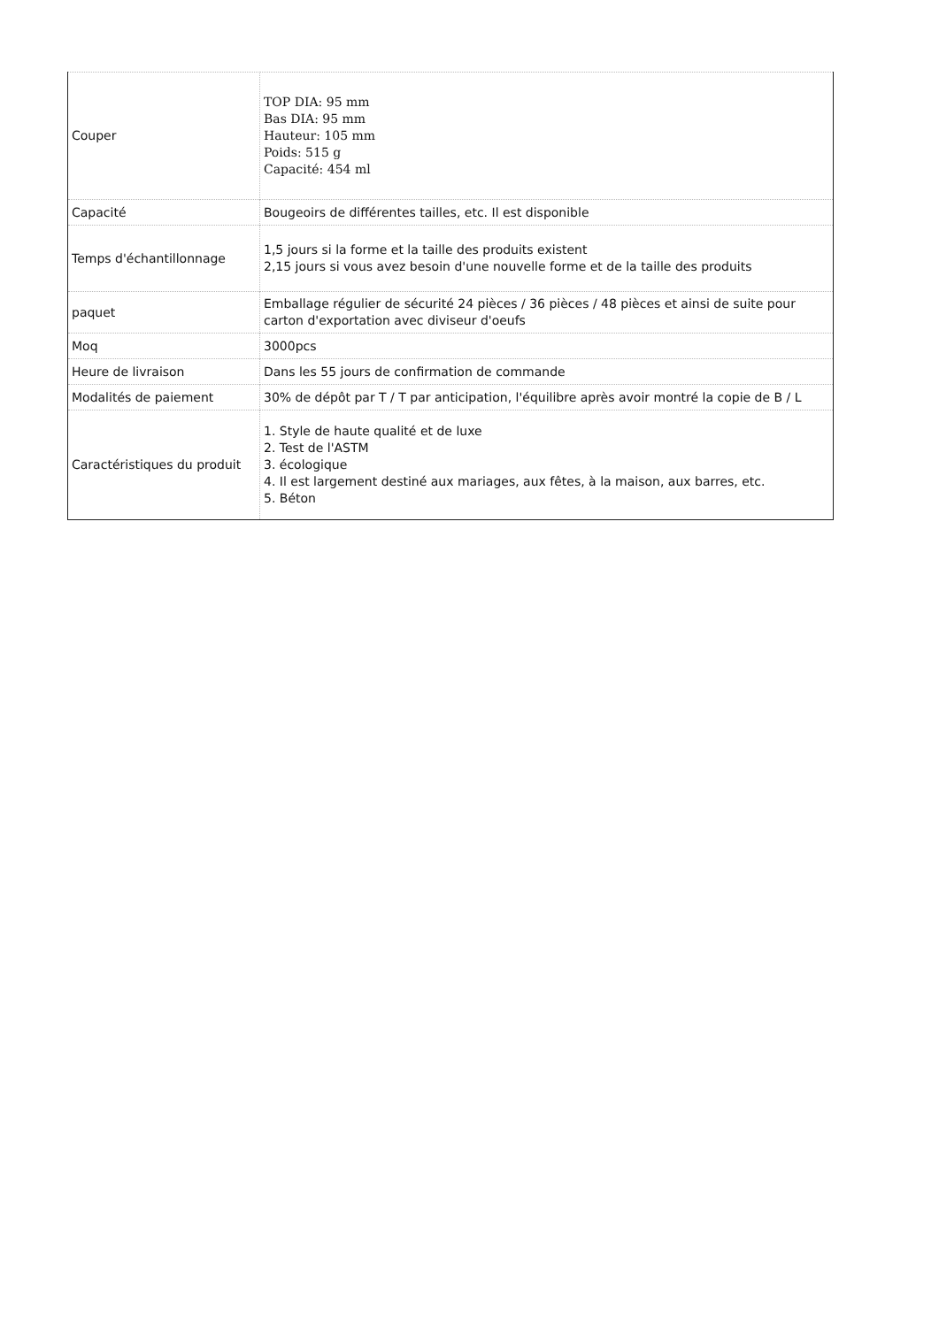| Couper | TOP DIA: 95 mm Bas DIA: 95 mm Hauteur: 105 mm Poids: 515 g Capacité: 454 ml |
| Capacité | Bougeoirs de différentes tailles, etc. Il est disponible |
| Temps d'échantillonnage | 1,5 jours si la forme et la taille des produits existent 2,15 jours si vous avez besoin d'une nouvelle forme et de la taille des produits |
| paquet | Emballage régulier de sécurité 24 pièces / 36 pièces / 48 pièces et ainsi de suite pour carton d'exportation avec diviseur d'oeufs |
| Moq | 3000pcs |
| Heure de livraison | Dans les 55 jours de confirmation de commande |
| Modalités de paiement | 30% de dépôt par T / T par anticipation, l'équilibre après avoir montré la copie de B / L |
| Caractéristiques du produit | 1. Style de haute qualité et de luxe 2. Test de l'ASTM 3. écologique 4. Il est largement destiné aux mariages, aux fêtes, à la maison, aux barres, etc. 5. Béton |